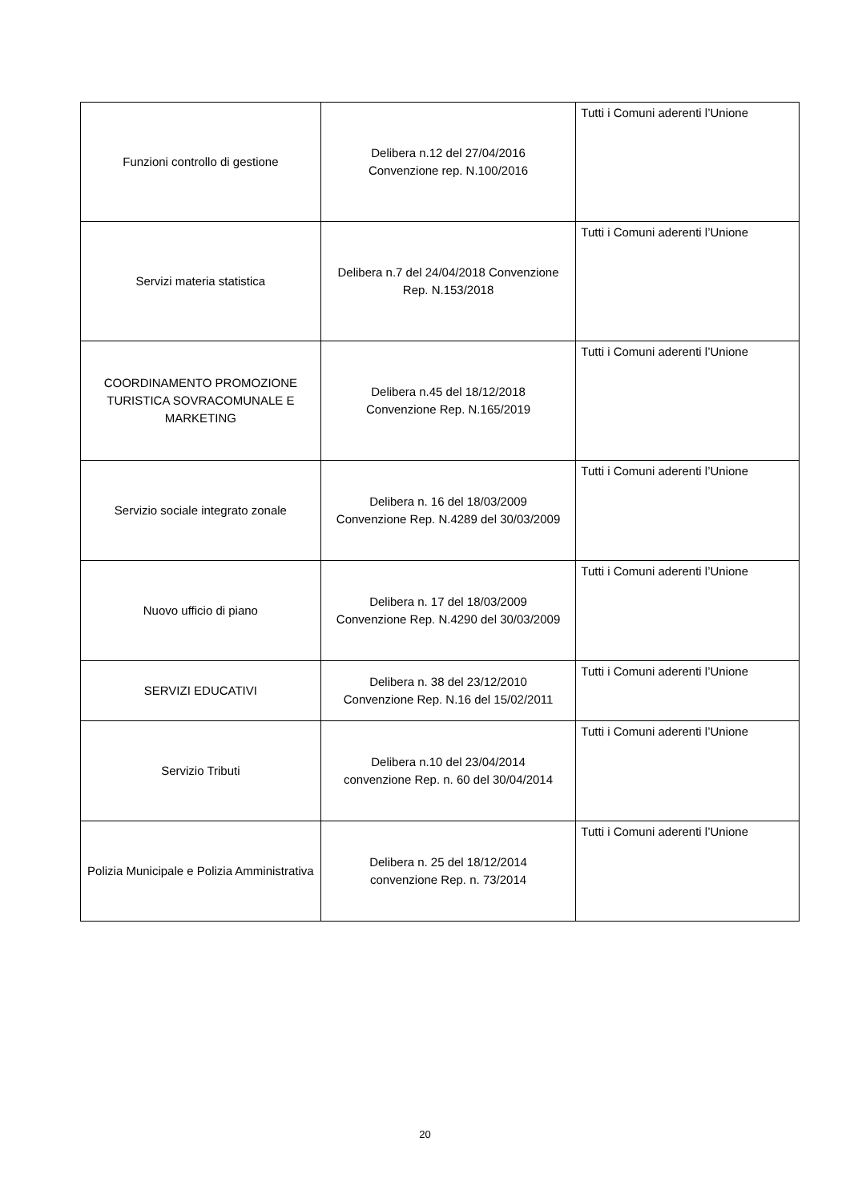| Funzioni controllo di gestione | Delibera n.12 del 27/04/2016 Convenzione rep. N.100/2016 | Tutti i Comuni aderenti l’Unione |
| Servizi materia statistica | Delibera n.7 del 24/04/2018 Convenzione Rep. N.153/2018 | Tutti i Comuni aderenti l’Unione |
| COORDINAMENTO PROMOZIONE TURISTICA SOVRACOMUNALE E MARKETING | Delibera n.45 del 18/12/2018 Convenzione Rep. N.165/2019 | Tutti i Comuni aderenti l’Unione |
| Servizio sociale integrato zonale | Delibera n. 16 del 18/03/2009 Convenzione Rep. N.4289 del 30/03/2009 | Tutti i Comuni aderenti l’Unione |
| Nuovo ufficio di piano | Delibera n. 17 del 18/03/2009 Convenzione Rep. N.4290 del 30/03/2009 | Tutti i Comuni aderenti l’Unione |
| SERVIZI EDUCATIVI | Delibera n. 38 del 23/12/2010 Convenzione Rep. N.16 del 15/02/2011 | Tutti i Comuni aderenti l’Unione |
| Servizio Tributi | Delibera n.10 del 23/04/2014 convenzione Rep. n. 60 del 30/04/2014 | Tutti i Comuni aderenti l’Unione |
| Polizia Municipale e Polizia Amministrativa | Delibera n. 25 del 18/12/2014 convenzione Rep. n. 73/2014 | Tutti i Comuni aderenti l’Unione |
20